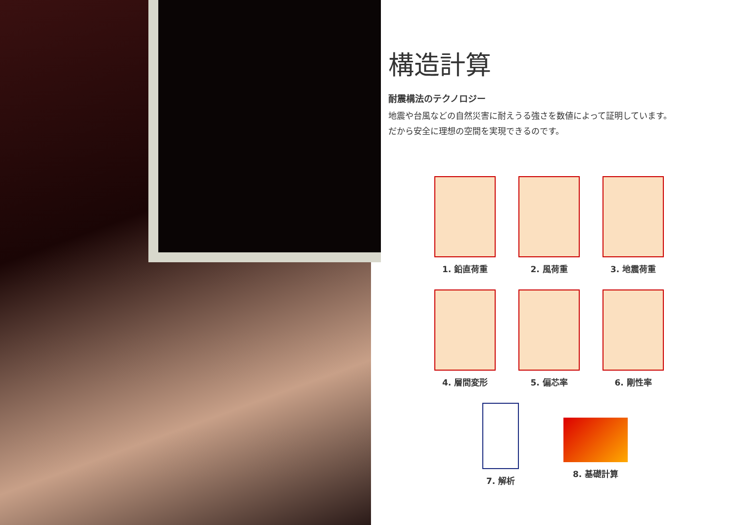構造計算
耐震構法のテクノロジー
地震や台風などの自然災害に耐えうる強さを数値によって証明しています。
だから安全に理想の空間を実現できるのです。
1. 鉛直荷重
2. 風荷重
3. 地震荷重
4. 層間変形
5. 偏芯率
6. 剛性率
7. 解析 8. 基礎計算